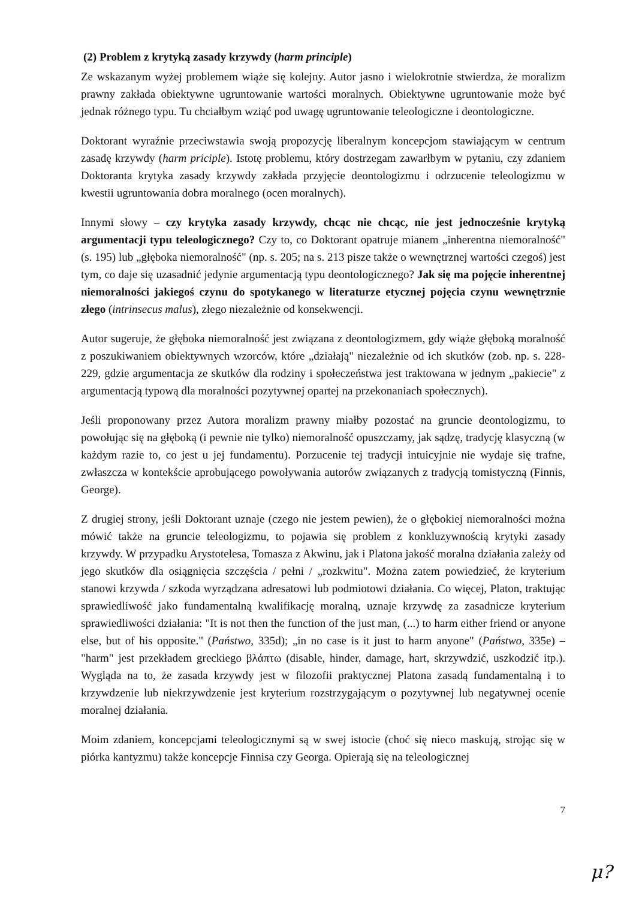(2) Problem z krytyką zasady krzywdy (harm principle)
Ze wskazanym wyżej problemem wiąże się kolejny. Autor jasno i wielokrotnie stwierdza, że moralizm prawny zakłada obiektywne ugruntowanie wartości moralnych. Obiektywne ugruntowanie może być jednak różnego typu. Tu chciałbym wziąć pod uwagę ugruntowanie teleologiczne i deontologiczne.
Doktorant wyraźnie przeciwstawia swoją propozycję liberalnym koncepcjom stawiającym w centrum zasadę krzywdy (harm priciple). Istotę problemu, który dostrzegam zawarłbym w pytaniu, czy zdaniem Doktoranta krytyka zasady krzywdy zakłada przyjęcie deontologizmu i odrzucenie teleologizmu w kwestii ugruntowania dobra moralnego (ocen moralnych).
Innymi słowy – czy krytyka zasady krzywdy, chcąc nie chcąc, nie jest jednocześnie krytyką argumentacji typu teleologicznego? Czy to, co Doktorant opatruje mianem „inherentna niemoralność" (s. 195) lub „głęboka niemoralność" (np. s. 205; na s. 213 pisze także o wewnętrznej wartości czegoś) jest tym, co daje się uzasadnić jedynie argumentacją typu deontologicznego? Jak się ma pojęcie inherentnej niemoralności jakiegoś czynu do spotykanego w literaturze etycznej pojęcia czynu wewnętrznie złego (intrinsecus malus), złego niezależnie od konsekwencji.
Autor sugeruje, że głęboka niemoralność jest związana z deontologizmem, gdy wiąże głęboką moralność z poszukiwaniem obiektywnych wzorców, które „działają" niezależnie od ich skutków (zob. np. s. 228-229, gdzie argumentacja ze skutków dla rodziny i społeczeństwa jest traktowana w jednym „pakiecie" z argumentacją typową dla moralności pozytywnej opartej na przekonaniach społecznych).
Jeśli proponowany przez Autora moralizm prawny miałby pozostać na gruncie deontologizmu, to powołując się na głęboką (i pewnie nie tylko) niemoralność opuszczamy, jak sądzę, tradycję klasyczną (w każdym razie to, co jest u jej fundamentu). Porzucenie tej tradycji intuicyjnie nie wydaje się trafne, zwłaszcza w kontekście aprobującego powoływania autorów związanych z tradycją tomistyczną (Finnis, George).
Z drugiej strony, jeśli Doktorant uznaje (czego nie jestem pewien), że o głębokiej niemoralności można mówić także na gruncie teleologizmu, to pojawia się problem z konkluzywnością krytyki zasady krzywdy. W przypadku Arystotelesa, Tomasza z Akwinu, jak i Platona jakość moralna działania zależy od jego skutków dla osiągnięcia szczęścia / pełni / „rozkwitu". Można zatem powiedzieć, że kryterium stanowi krzywda / szkoda wyrządzana adresatowi lub podmiotowi działania. Co więcej, Platon, traktując sprawiedliwość jako fundamentalną kwalifikację moralną, uznaje krzywdę za zasadnicze kryterium sprawiedliwości działania: "It is not then the function of the just man, (...) to harm either friend or anyone else, but of his opposite." (Państwo, 335d); „in no case is it just to harm anyone" (Państwo, 335e) – "harm" jest przekładem greckiego βλάπτω (disable, hinder, damage, hart, skrzywdzić, uszkodzić itp.). Wygląda na to, że zasada krzywdy jest w filozofii praktycznej Platona zasadą fundamentalną i to krzywdzenie lub niekrzywdzenie jest kryterium rozstrzygającym o pozytywnej lub negatywnej ocenie moralnej działania.
Moim zdaniem, koncepcjami teleologicznymi są w swej istocie (choć się nieco maskują, strojąc się w piórka kantyzmu) także koncepcje Finnisa czy Georga. Opierają się na teleologicznej
7
μ?